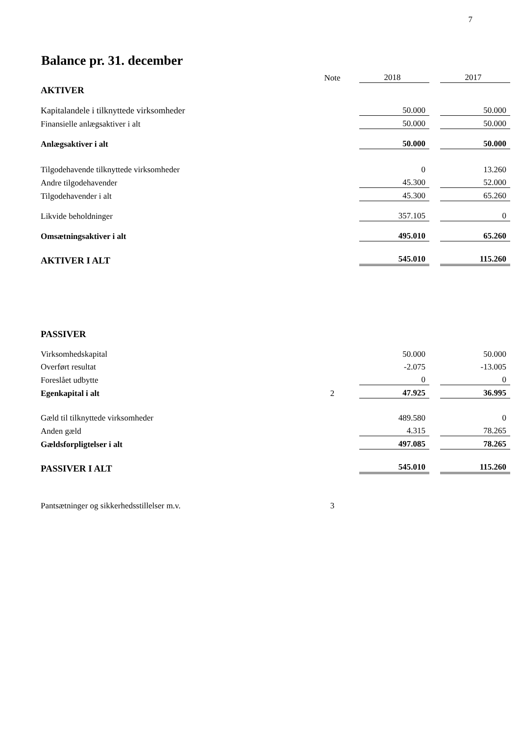7
Balance pr. 31. december
| | Note | 2018 | | 2017 |
| AKTIVER | | | | |
| Kapitalandele i tilknyttede virksomheder | | 50.000 | | 50.000 |
| Finansielle anlægsaktiver i alt | | 50.000 | | 50.000 |
| Anlægsaktiver i alt | | 50.000 | | 50.000 |
| Tilgodehavende tilknyttede virksomheder | | 0 | | 13.260 |
| Andre tilgodehavender | | 45.300 | | 52.000 |
| Tilgodehavender i alt | | 45.300 | | 65.260 |
| Likvide beholdninger | | 357.105 | | 0 |
| Omsætningsaktiver i alt | | 495.010 | | 65.260 |
| AKTIVER I ALT | | 545.010 | | 115.260 |
| PASSIVER | | | | |
| Virksomhedskapital | | 50.000 | | 50.000 |
| Overført resultat | | -2.075 | | -13.005 |
| Foreslået udbytte | | 0 | | 0 |
| Egenkapital i alt | 2 | 47.925 | | 36.995 |
| Gæld til tilknyttede virksomheder | | 489.580 | | 0 |
| Anden gæld | | 4.315 | | 78.265 |
| Gældsforpligtelser i alt | | 497.085 | | 78.265 |
| PASSIVER I ALT | | 545.010 | | 115.260 |
| Pantsætninger og sikkerhedsstillelser m.v. | 3 | | | |